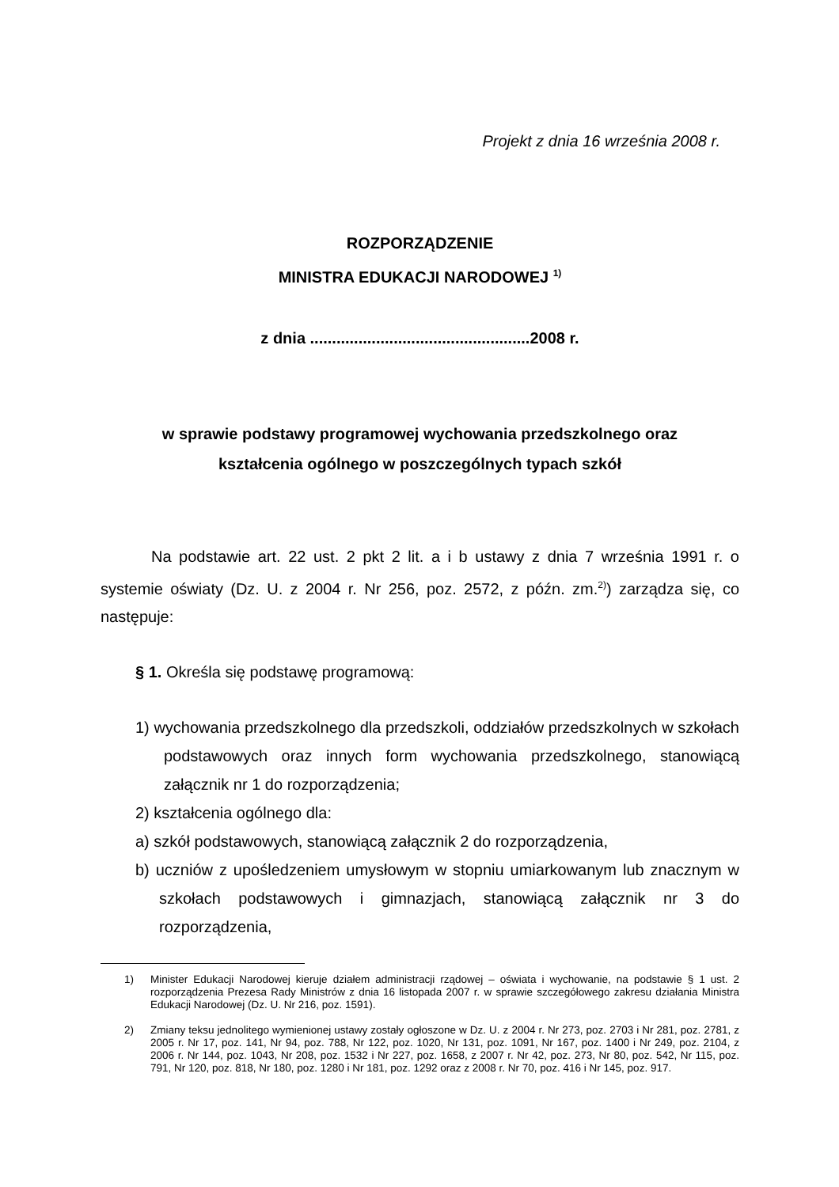Projekt z dnia 16 września 2008 r.
ROZPORZĄDZENIE
MINISTRA EDUKACJI NARODOWEJ <sup>1)</sup>
z dnia ..................................................2008 r.
w sprawie podstawy programowej wychowania przedszkolnego oraz
kształcenia ogólnego w poszczególnych typach szkół
Na podstawie art. 22 ust. 2 pkt 2 lit. a i b ustawy z dnia 7 września 1991 r. o systemie oświaty (Dz. U. z 2004 r. Nr 256, poz. 2572, z późn. zm.<sup>2)</sup>) zarządza się, co następuje:
§ 1. Określa się podstawę programową:
1) wychowania przedszkolnego dla przedszkoli, oddziałów przedszkolnych w szkołach podstawowych oraz innych form wychowania przedszkolnego, stanowiącą załącznik nr 1 do rozporządzenia;
2) kształcenia ogólnego dla:
a) szkół podstawowych, stanowiącą załącznik 2 do rozporządzenia,
b) uczniów z upośledzeniem umysłowym w stopniu umiarkowanym lub znacznym w szkołach podstawowych i gimnazjach, stanowiącą załącznik nr 3 do rozporządzenia,
1) Minister Edukacji Narodowej kieruje działem administracji rządowej – oświata i wychowanie, na podstawie § 1 ust. 2 rozporządzenia Prezesa Rady Ministrów z dnia 16 listopada 2007 r. w sprawie szczegółowego zakresu działania Ministra Edukacji Narodowej (Dz. U. Nr 216, poz. 1591).
2) Zmiany teksu jednolitego wymienionej ustawy zostały ogłoszone w Dz. U. z 2004 r. Nr 273, poz. 2703 i Nr 281, poz. 2781, z 2005 r. Nr 17, poz. 141, Nr 94, poz. 788, Nr 122, poz. 1020, Nr 131, poz. 1091, Nr 167, poz. 1400 i Nr 249, poz. 2104, z 2006 r. Nr 144, poz. 1043, Nr 208, poz. 1532 i Nr 227, poz. 1658, z 2007 r. Nr 42, poz. 273, Nr 80, poz. 542, Nr 115, poz. 791, Nr 120, poz. 818, Nr 180, poz. 1280 i Nr 181, poz. 1292 oraz z 2008 r. Nr 70, poz. 416 i Nr 145, poz. 917.